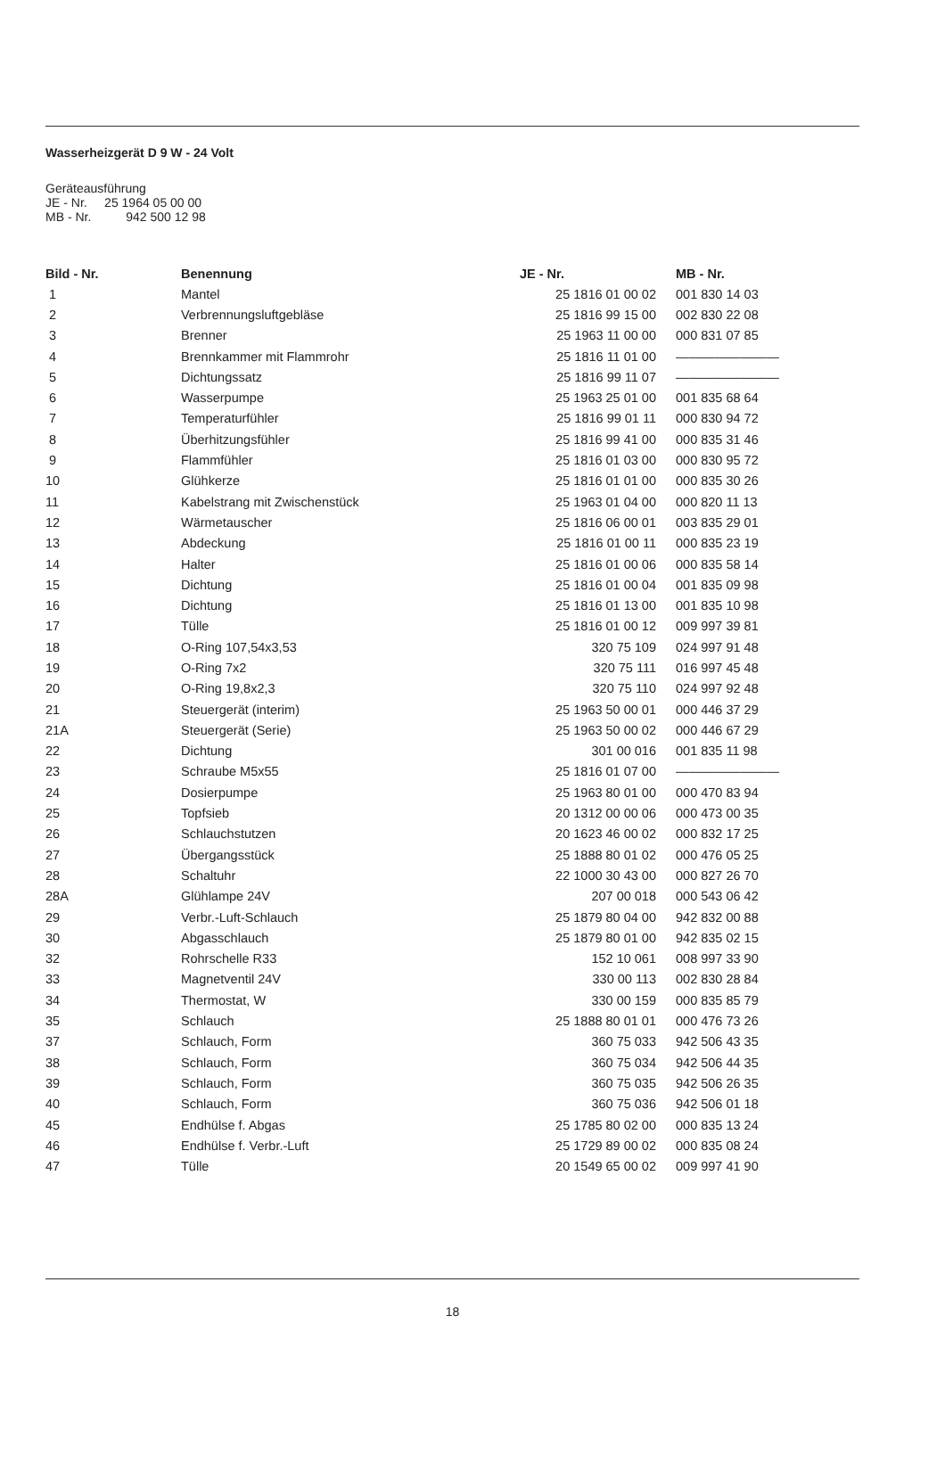Wasserheizgerät D 9 W - 24 Volt
Geräteausführung
JE - Nr. 25 1964 05 00 00
MB - Nr. 942 500 12 98
| Bild - Nr. | Benennung | JE - Nr. | MB - Nr. |
| --- | --- | --- | --- |
| 1 | Mantel | 25 1816 01 00 02 | 001 830 14 03 |
| 2 | Verbrennungsluftgebläse | 25 1816 99 15 00 | 002 830 22 08 |
| 3 | Brenner | 25 1963 11 00 00 | 000 831 07 85 |
| 4 | Brennkammer mit Flammrohr | 25 1816 11 01 00 | ———————— |
| 5 | Dichtungssatz | 25 1816 99 11 07 | ———————— |
| 6 | Wasserpumpe | 25 1963 25 01 00 | 001 835 68 64 |
| 7 | Temperaturfühler | 25 1816 99 01 11 | 000 830 94 72 |
| 8 | Überhitzungsfühler | 25 1816 99 41 00 | 000 835 31 46 |
| 9 | Flammfühler | 25 1816 01 03 00 | 000 830 95 72 |
| 10 | Glühkerze | 25 1816 01 01 00 | 000 835 30 26 |
| 11 | Kabelstrang mit Zwischenstück | 25 1963 01 04 00 | 000 820 11 13 |
| 12 | Wärmetauscher | 25 1816 06 00 01 | 003 835 29 01 |
| 13 | Abdeckung | 25 1816 01 00 11 | 000 835 23 19 |
| 14 | Halter | 25 1816 01 00 06 | 000 835 58 14 |
| 15 | Dichtung | 25 1816 01 00 04 | 001 835 09 98 |
| 16 | Dichtung | 25 1816 01 13 00 | 001 835 10 98 |
| 17 | Tülle | 25 1816 01 00 12 | 009 997 39 81 |
| 18 | O-Ring 107,54x3,53 | 320 75 109 | 024 997 91 48 |
| 19 | O-Ring 7x2 | 320 75 111 | 016 997 45 48 |
| 20 | O-Ring 19,8x2,3 | 320 75 110 | 024 997 92 48 |
| 21 | Steuergerät (interim) | 25 1963 50 00 01 | 000 446 37 29 |
| 21A | Steuergerät (Serie) | 25 1963 50 00 02 | 000 446 67 29 |
| 22 | Dichtung | 301 00 016 | 001 835 11 98 |
| 23 | Schraube M5x55 | 25 1816 01 07 00 | ———————— |
| 24 | Dosierpumpe | 25 1963 80 01 00 | 000 470 83 94 |
| 25 | Topfsieb | 20 1312 00 00 06 | 000 473 00 35 |
| 26 | Schlauchstutzen | 20 1623 46 00 02 | 000 832 17 25 |
| 27 | Übergangsstück | 25 1888 80 01 02 | 000 476 05 25 |
| 28 | Schaltuhr | 22 1000 30 43 00 | 000 827 26 70 |
| 28A | Glühlampe 24V | 207 00 018 | 000 543 06 42 |
| 29 | Verbr.-Luft-Schlauch | 25 1879 80 04 00 | 942 832 00 88 |
| 30 | Abgasschlauch | 25 1879 80 01 00 | 942 835 02 15 |
| 32 | Rohrschelle R33 | 152 10 061 | 008 997 33 90 |
| 33 | Magnetventil 24V | 330 00 113 | 002 830 28 84 |
| 34 | Thermostat, W | 330 00 159 | 000 835 85 79 |
| 35 | Schlauch | 25 1888 80 01 01 | 000 476 73 26 |
| 37 | Schlauch, Form | 360 75 033 | 942 506 43 35 |
| 38 | Schlauch, Form | 360 75 034 | 942 506 44 35 |
| 39 | Schlauch, Form | 360 75 035 | 942 506 26 35 |
| 40 | Schlauch, Form | 360 75 036 | 942 506 01 18 |
| 45 | Endhülse f. Abgas | 25 1785 80 02 00 | 000 835 13 24 |
| 46 | Endhülse f. Verbr.-Luft | 25 1729 89 00 02 | 000 835 08 24 |
| 47 | Tülle | 20 1549 65 00 02 | 009 997 41 90 |
18